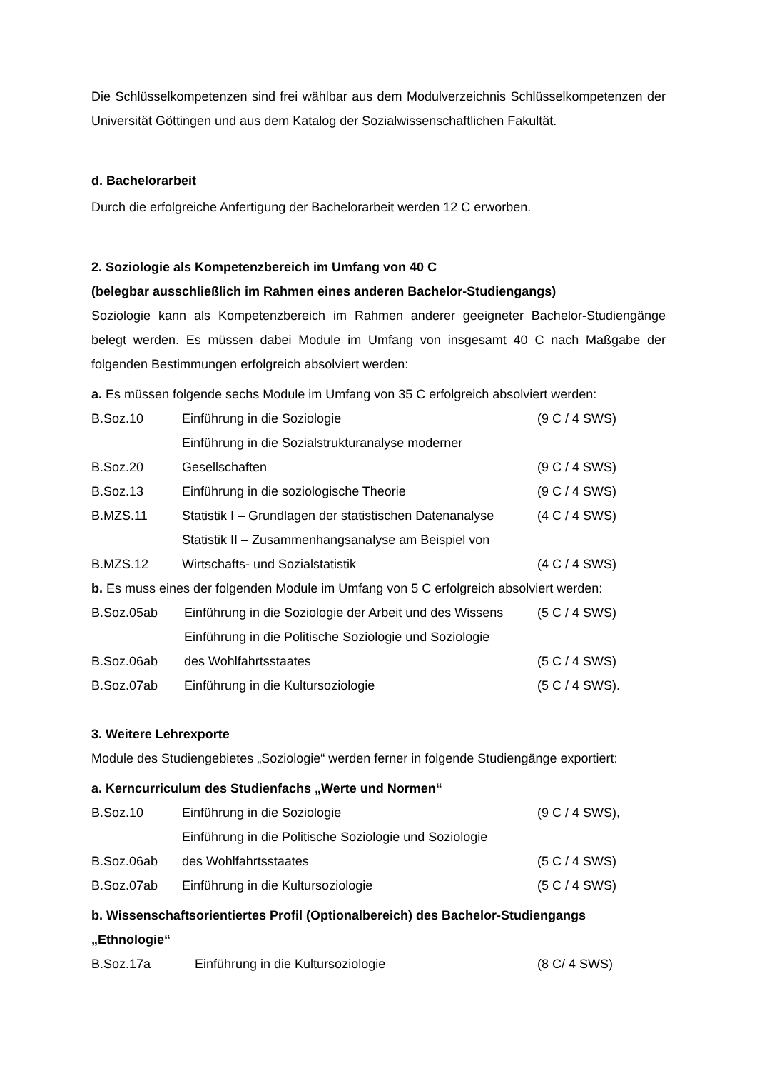Die Schlüsselkompetenzen sind frei wählbar aus dem Modulverzeichnis Schlüsselkompetenzen der Universität Göttingen und aus dem Katalog der Sozialwissenschaftlichen Fakultät.
d. Bachelorarbeit
Durch die erfolgreiche Anfertigung der Bachelorarbeit werden 12 C erworben.
2. Soziologie als Kompetenzbereich im Umfang von 40 C
(belegbar ausschließlich im Rahmen eines anderen Bachelor-Studiengangs)
Soziologie kann als Kompetenzbereich im Rahmen anderer geeigneter Bachelor-Studiengänge belegt werden. Es müssen dabei Module im Umfang von insgesamt 40 C nach Maßgabe der folgenden Bestimmungen erfolgreich absolviert werden:
a. Es müssen folgende sechs Module im Umfang von 35 C erfolgreich absolviert werden:
| B.Soz.10 | Einführung in die Soziologie | (9 C / 4 SWS) |
| B.Soz.20 | Einführung in die Sozialstrukturanalyse moderner Gesellschaften | (9 C / 4 SWS) |
| B.Soz.13 | Einführung in die soziologische Theorie | (9 C / 4 SWS) |
| B.MZS.11 | Statistik I – Grundlagen der statistischen Datenanalyse | (4 C / 4 SWS) |
| B.MZS.12 | Statistik II – Zusammenhangsanalyse am Beispiel von Wirtschafts- und Sozialstatistik | (4 C / 4 SWS) |
b. Es muss eines der folgenden Module im Umfang von 5 C erfolgreich absolviert werden:
| B.Soz.05ab | Einführung in die Soziologie der Arbeit und des Wissens | (5 C / 4 SWS) |
| B.Soz.06ab | Einführung in die Politische Soziologie und Soziologie des Wohlfahrtsstaates | (5 C / 4 SWS) |
| B.Soz.07ab | Einführung in die Kultursoziologie | (5 C / 4 SWS). |
3. Weitere Lehrexporte
Module des Studiengebietes „Soziologie“ werden ferner in folgende Studiengänge exportiert:
a. Kerncurriculum des Studienfachs „Werte und Normen“
| B.Soz.10 | Einführung in die Soziologie | (9 C / 4 SWS), |
| B.Soz.06ab | Einführung in die Politische Soziologie und Soziologie des Wohlfahrtsstaates | (5 C / 4 SWS) |
| B.Soz.07ab | Einführung in die Kultursoziologie | (5 C / 4 SWS) |
b. Wissenschaftsorientiertes Profil (Optionalbereich) des Bachelor-Studiengangs „Ethnologie“
| B.Soz.17a | Einführung in die Kultursoziologie | (8 C/ 4 SWS) |